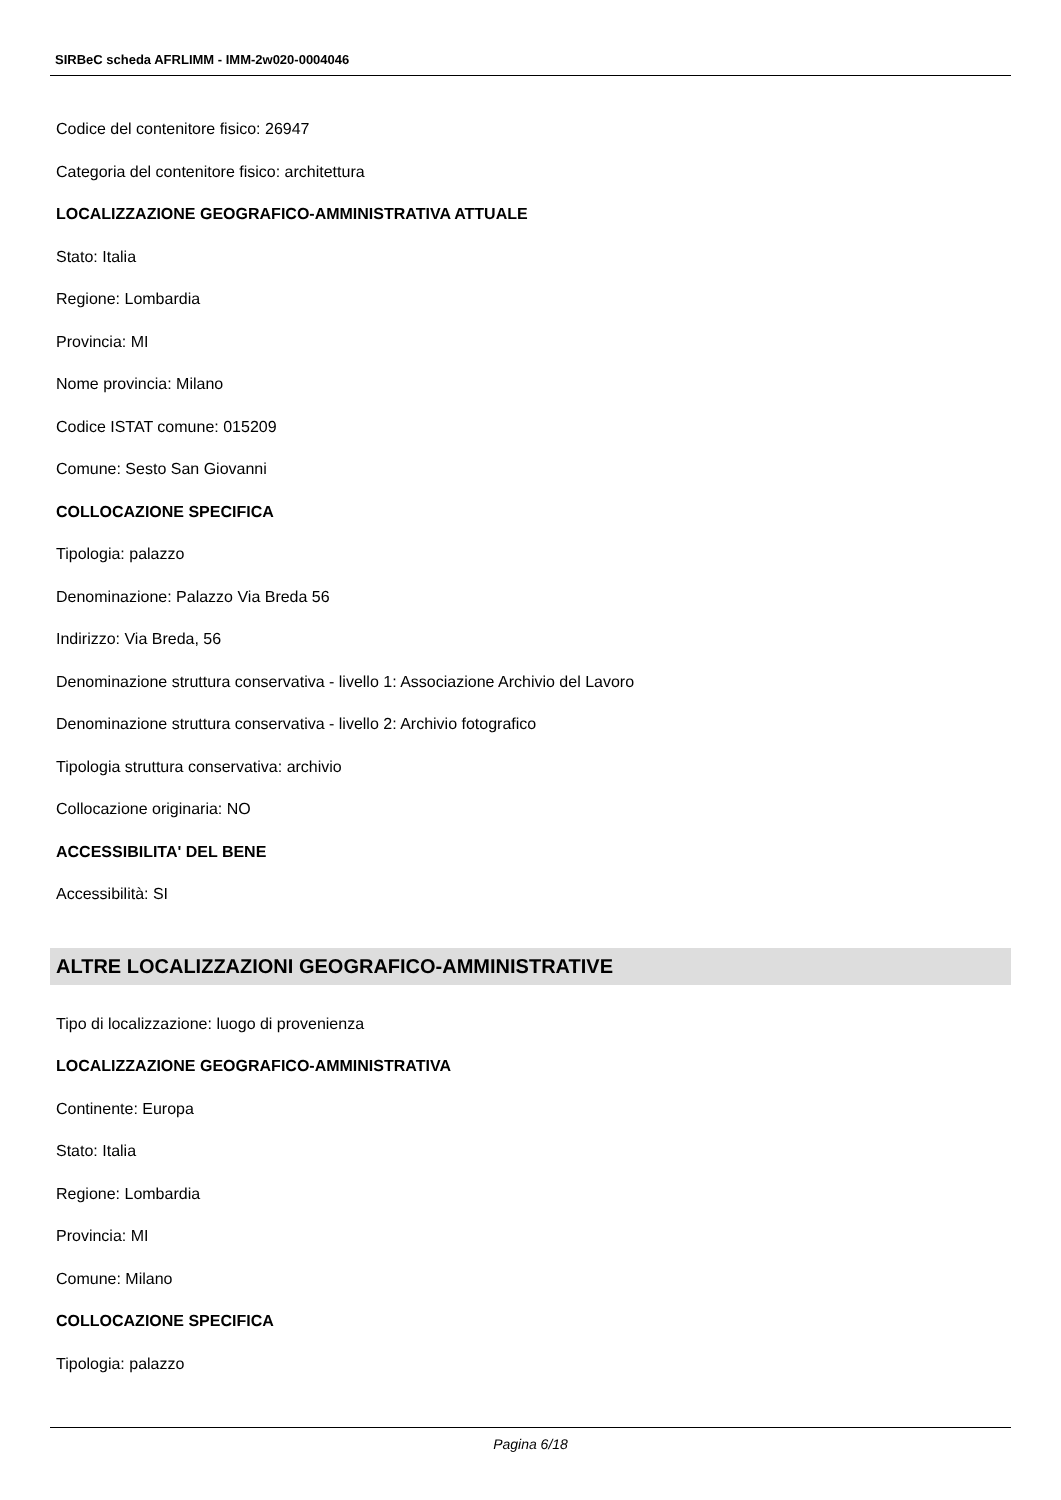SIRBeC scheda AFRLIMM - IMM-2w020-0004046
Codice del contenitore fisico: 26947
Categoria del contenitore fisico: architettura
LOCALIZZAZIONE GEOGRAFICO-AMMINISTRATIVA ATTUALE
Stato: Italia
Regione: Lombardia
Provincia: MI
Nome provincia: Milano
Codice ISTAT comune: 015209
Comune: Sesto San Giovanni
COLLOCAZIONE SPECIFICA
Tipologia: palazzo
Denominazione: Palazzo Via Breda 56
Indirizzo: Via Breda, 56
Denominazione struttura conservativa - livello 1: Associazione Archivio del Lavoro
Denominazione struttura conservativa - livello 2: Archivio fotografico
Tipologia struttura conservativa: archivio
Collocazione originaria: NO
ACCESSIBILITA' DEL BENE
Accessibilità: SI
ALTRE LOCALIZZAZIONI GEOGRAFICO-AMMINISTRATIVE
Tipo di localizzazione: luogo di provenienza
LOCALIZZAZIONE GEOGRAFICO-AMMINISTRATIVA
Continente: Europa
Stato: Italia
Regione: Lombardia
Provincia: MI
Comune: Milano
COLLOCAZIONE SPECIFICA
Tipologia: palazzo
Pagina 6/18